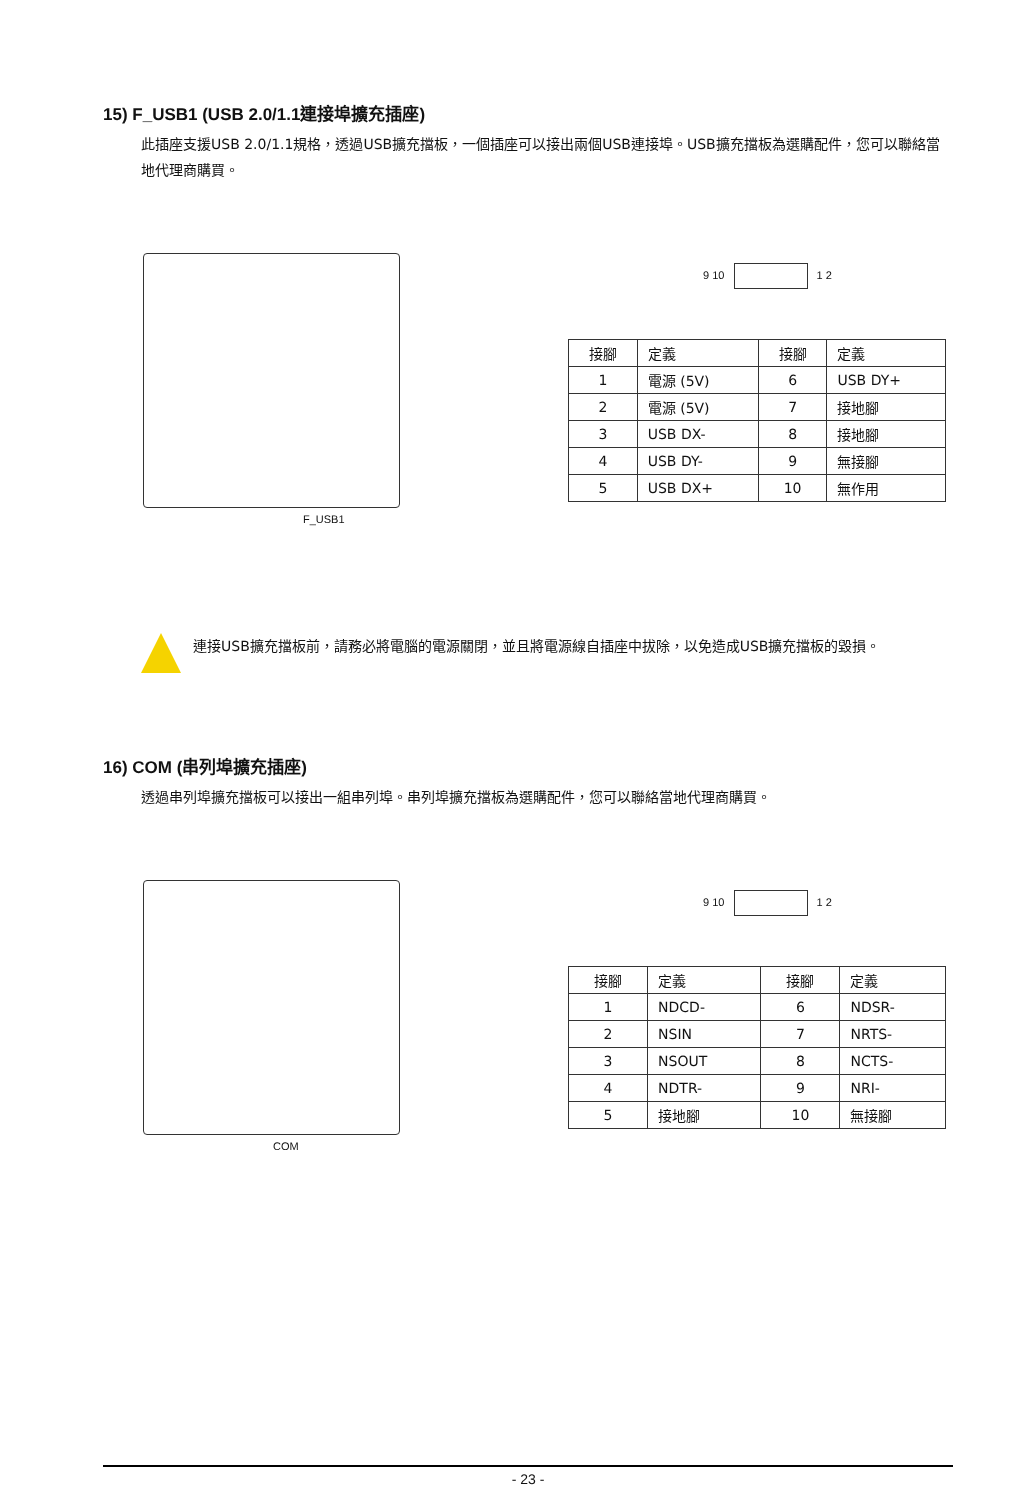15) F_USB1 (USB 2.0/1.1連接埠擴充插座)
此插座支援USB 2.0/1.1規格，透過USB擴充擋板，一個插座可以接出兩個USB連接埠。USB擴充擋板為選購配件，您可以聯絡當地代理商購買。
F_USB1
9 10 1 2
| 接腳 | 定義 | 接腳 | 定義 |
| --- | --- | --- | --- |
| 1 | 電源 (5V) | 6 | USB DY+ |
| 2 | 電源 (5V) | 7 | 接地腳 |
| 3 | USB DX- | 8 | 接地腳 |
| 4 | USB DY- | 9 | 無接腳 |
| 5 | USB DX+ | 10 | 無作用 |
連接USB擴充擋板前，請務必將電腦的電源關閉，並且將電源線自插座中拔除，以免造成USB擴充擋板的毀損。
16) COM (串列埠擴充插座)
透過串列埠擴充擋板可以接出一組串列埠。串列埠擴充擋板為選購配件，您可以聯絡當地代理商購買。
COM
9 10 1 2
| 接腳 | 定義 | 接腳 | 定義 |
| --- | --- | --- | --- |
| 1 | NDCD- | 6 | NDSR- |
| 2 | NSIN | 7 | NRTS- |
| 3 | NSOUT | 8 | NCTS- |
| 4 | NDTR- | 9 | NRI- |
| 5 | 接地腳 | 10 | 無接腳 |
- 23 -